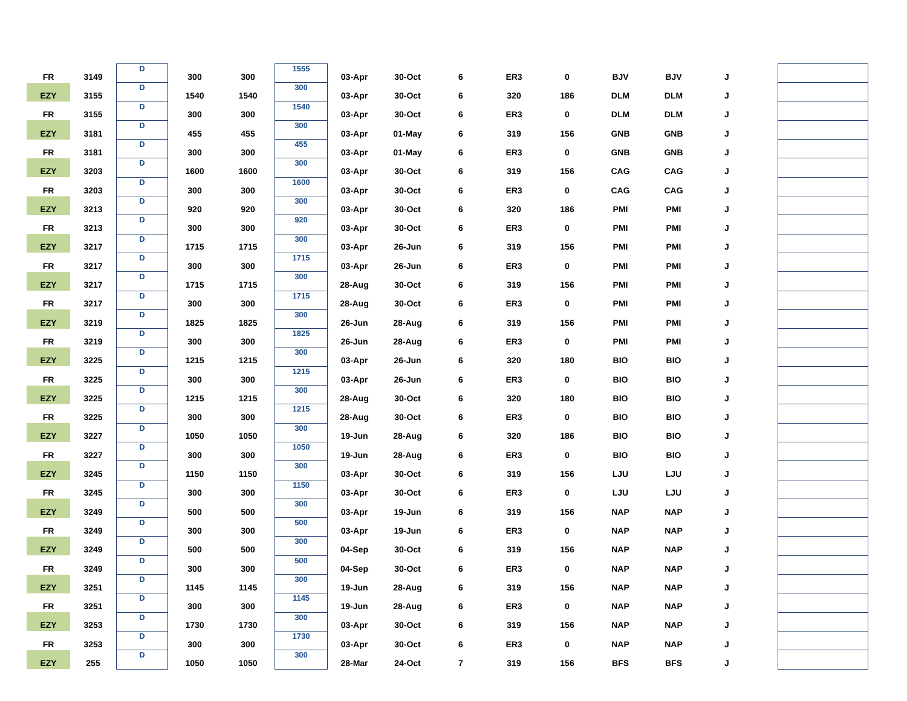| FR | 3149 | D | 300 | 300 | 1555 | 03-Apr | 30-Oct | 6 | ER3 | 0 | BJV | BJV | J | | |
| EZY | 3155 | D | 1540 | 1540 | 300 | 03-Apr | 30-Oct | 6 | 320 | 186 | DLM | DLM | J | | |
| FR | 3155 | D | 300 | 300 | 1540 | 03-Apr | 30-Oct | 6 | ER3 | 0 | DLM | DLM | J | | |
| EZY | 3181 | D | 455 | 455 | 300 | 03-Apr | 01-May | 6 | 319 | 156 | GNB | GNB | J | | |
| FR | 3181 | D | 300 | 300 | 455 | 03-Apr | 01-May | 6 | ER3 | 0 | GNB | GNB | J | | |
| EZY | 3203 | D | 1600 | 1600 | 300 | 03-Apr | 30-Oct | 6 | 319 | 156 | CAG | CAG | J | | |
| FR | 3203 | D | 300 | 300 | 1600 | 03-Apr | 30-Oct | 6 | ER3 | 0 | CAG | CAG | J | | |
| EZY | 3213 | D | 920 | 920 | 300 | 03-Apr | 30-Oct | 6 | 320 | 186 | PMI | PMI | J | | |
| FR | 3213 | D | 300 | 300 | 920 | 03-Apr | 30-Oct | 6 | ER3 | 0 | PMI | PMI | J | | |
| EZY | 3217 | D | 1715 | 1715 | 300 | 03-Apr | 26-Jun | 6 | 319 | 156 | PMI | PMI | J | | |
| FR | 3217 | D | 300 | 300 | 1715 | 03-Apr | 26-Jun | 6 | ER3 | 0 | PMI | PMI | J | | |
| EZY | 3217 | D | 1715 | 1715 | 300 | 28-Aug | 30-Oct | 6 | 319 | 156 | PMI | PMI | J | | |
| FR | 3217 | D | 300 | 300 | 1715 | 28-Aug | 30-Oct | 6 | ER3 | 0 | PMI | PMI | J | | |
| EZY | 3219 | D | 1825 | 1825 | 300 | 26-Jun | 28-Aug | 6 | 319 | 156 | PMI | PMI | J | | |
| FR | 3219 | D | 300 | 300 | 1825 | 26-Jun | 28-Aug | 6 | ER3 | 0 | PMI | PMI | J | | |
| EZY | 3225 | D | 1215 | 1215 | 300 | 03-Apr | 26-Jun | 6 | 320 | 180 | BIO | BIO | J | | |
| FR | 3225 | D | 300 | 300 | 1215 | 03-Apr | 26-Jun | 6 | ER3 | 0 | BIO | BIO | J | | |
| EZY | 3225 | D | 1215 | 1215 | 300 | 28-Aug | 30-Oct | 6 | 320 | 180 | BIO | BIO | J | | |
| FR | 3225 | D | 300 | 300 | 1215 | 28-Aug | 30-Oct | 6 | ER3 | 0 | BIO | BIO | J | | |
| EZY | 3227 | D | 1050 | 1050 | 300 | 19-Jun | 28-Aug | 6 | 320 | 186 | BIO | BIO | J | | |
| FR | 3227 | D | 300 | 300 | 1050 | 19-Jun | 28-Aug | 6 | ER3 | 0 | BIO | BIO | J | | |
| EZY | 3245 | D | 1150 | 1150 | 300 | 03-Apr | 30-Oct | 6 | 319 | 156 | LJU | LJU | J | | |
| FR | 3245 | D | 300 | 300 | 1150 | 03-Apr | 30-Oct | 6 | ER3 | 0 | LJU | LJU | J | | |
| EZY | 3249 | D | 500 | 500 | 300 | 03-Apr | 19-Jun | 6 | 319 | 156 | NAP | NAP | J | | |
| FR | 3249 | D | 300 | 300 | 500 | 03-Apr | 19-Jun | 6 | ER3 | 0 | NAP | NAP | J | | |
| EZY | 3249 | D | 500 | 500 | 300 | 04-Sep | 30-Oct | 6 | 319 | 156 | NAP | NAP | J | | |
| FR | 3249 | D | 300 | 300 | 500 | 04-Sep | 30-Oct | 6 | ER3 | 0 | NAP | NAP | J | | |
| EZY | 3251 | D | 1145 | 1145 | 300 | 19-Jun | 28-Aug | 6 | 319 | 156 | NAP | NAP | J | | |
| FR | 3251 | D | 300 | 300 | 1145 | 19-Jun | 28-Aug | 6 | ER3 | 0 | NAP | NAP | J | | |
| EZY | 3253 | D | 1730 | 1730 | 300 | 03-Apr | 30-Oct | 6 | 319 | 156 | NAP | NAP | J | | |
| FR | 3253 | D | 300 | 300 | 1730 | 03-Apr | 30-Oct | 6 | ER3 | 0 | NAP | NAP | J | | |
| EZY | 255 | D | 1050 | 1050 | 300 | 28-Mar | 24-Oct | 7 | 319 | 156 | BFS | BFS | J | | |